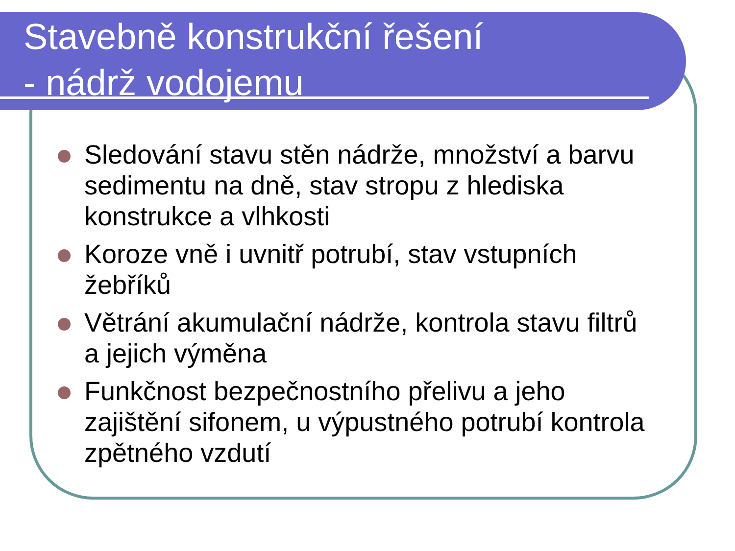Stavebně konstrukční řešení
- nádrž vodojemu
Sledování stavu stěn nádrže, množství a barvu sedimentu na dně, stav stropu z hlediska konstrukce a vlhkosti
Koroze vně i uvnitř potrubí, stav vstupních žebříků
Větrání akumulační nádrže, kontrola stavu filtrů a jejich výměna
Funkčnost bezpečnostního přelivu a jeho zajištění sifonem, u výpustného potrubí kontrola zpětného vzdutí